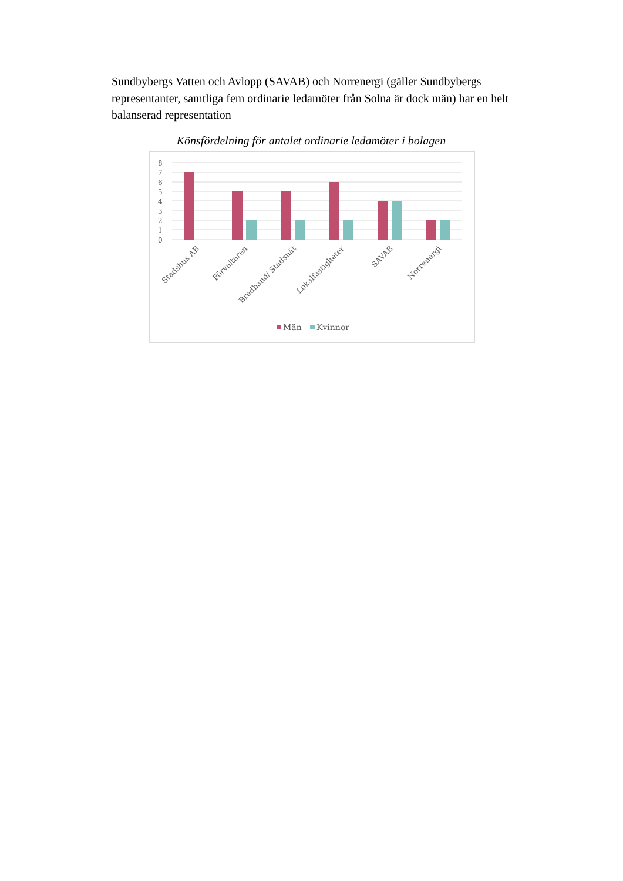Sundbybergs Vatten och Avlopp (SAVAB) och Norrenergi (gäller Sundbybergs representanter, samtliga fem ordinarie ledamöter från Solna är dock män) har en helt balanserad representation
Könsfördelning för antalet ordinarie ledamöter i bolagen
8
7
6
5
4
3
2
1
0
Stadshus AB
Förvaltaren
Bredband/ Stadsnät
Lokalfastigheter
SAVAB
Norrenergi
Män
Kvinnor